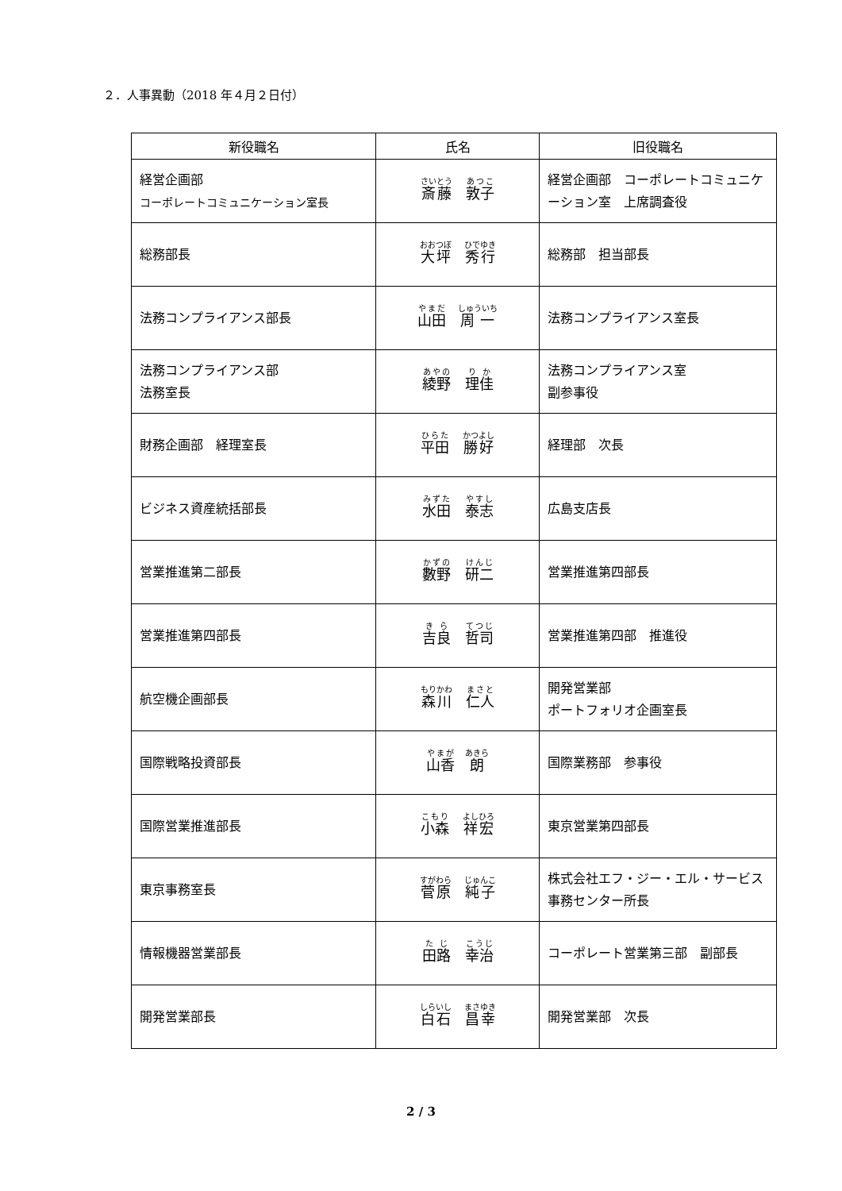２．人事異動（2018 年４月２日付）
| 新役職名 | 氏名 | 旧役職名 |
| --- | --- | --- |
| 経営企画部 コーポレートコミュニケーション室長 | 斎藤 敦子 | 経営企画部 コーポレートコミュニケーション室 上席調査役 |
| 総務部長 | 大坪 秀行 | 総務部 担当部長 |
| 法務コンプライアンス部長 | 山田 周一 | 法務コンプライアンス室長 |
| 法務コンプライアンス部 法務室長 | 綾野 理佳 | 法務コンプライアンス室 副参事役 |
| 財務企画部 経理室長 | 平田 勝好 | 経理部 次長 |
| ビジネス資産統括部長 | 水田 泰志 | 広島支店長 |
| 営業推進第二部長 | 數野 研二 | 営業推進第四部長 |
| 営業推進第四部長 | 吉良 哲司 | 営業推進第四部 推進役 |
| 航空機企画部長 | 森川 仁人 | 開発営業部 ポートフォリオ企画室長 |
| 国際戦略投資部長 | 山香 朗 | 国際業務部 参事役 |
| 国際営業推進部長 | 小森 祥宏 | 東京営業第四部長 |
| 東京事務室長 | 菅原 純子 | 株式会社エフ・ジー・エル・サービス 事務センター所長 |
| 情報機器営業部長 | 田路 幸治 | コーポレート営業第三部 副部長 |
| 開発営業部長 | 白石 昌幸 | 開発営業部 次長 |
2 / 3